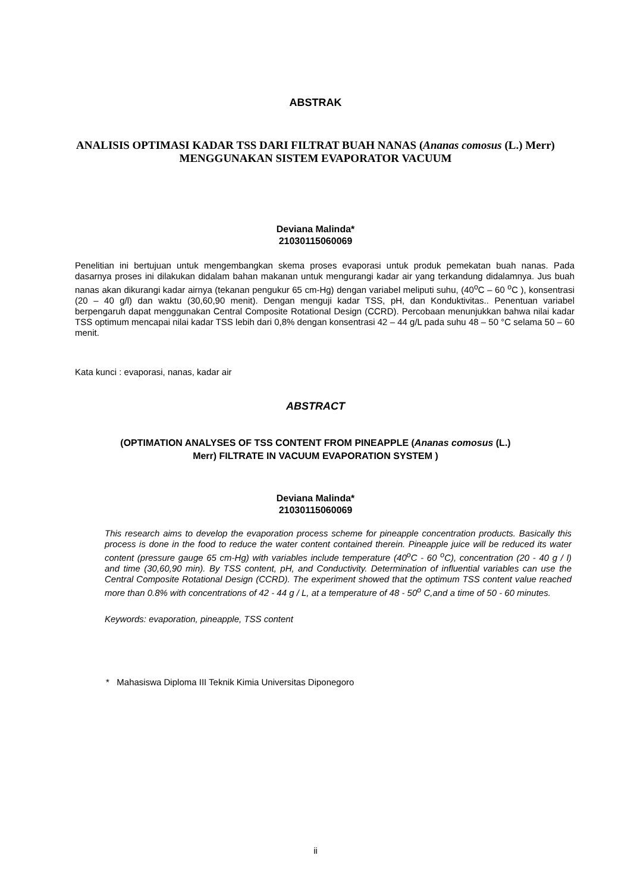ABSTRAK
ANALISIS OPTIMASI KADAR TSS DARI FILTRAT BUAH NANAS (Ananas comosus (L.) Merr) MENGGUNAKAN SISTEM EVAPORATOR VACUUM
Deviana Malinda*
21030115060069
Penelitian ini bertujuan untuk mengembangkan skema proses evaporasi untuk produk pemekatan buah nanas. Pada dasarnya proses ini dilakukan didalam bahan makanan untuk mengurangi kadar air yang terkandung didalamnya. Jus buah nanas akan dikurangi kadar airnya (tekanan pengukur 65 cm-Hg) dengan variabel meliputi suhu, (40<sup>o</sup>C – 60 <sup>o</sup>C ), konsentrasi (20 – 40 g/l) dan waktu (30,60,90 menit). Dengan menguji kadar TSS, pH, dan Konduktivitas.. Penentuan variabel berpengaruh dapat menggunakan Central Composite Rotational Design (CCRD). Percobaan menunjukkan bahwa nilai kadar TSS optimum mencapai nilai kadar TSS lebih dari 0,8% dengan konsentrasi 42 – 44 g/L pada suhu 48 – 50 °C selama 50 – 60 menit.
Kata kunci : evaporasi, nanas, kadar air
ABSTRACT
(OPTIMATION ANALYSES OF TSS CONTENT FROM PINEAPPLE (Ananas comosus (L.) Merr) FILTRATE IN VACUUM EVAPORATION SYSTEM )
Deviana Malinda*
21030115060069
This research aims to develop the evaporation process scheme for pineapple concentration products. Basically this process is done in the food to reduce the water content contained therein. Pineapple juice will be reduced its water content (pressure gauge 65 cm-Hg) with variables include temperature (40<sup>o</sup>C - 60 <sup>o</sup>C), concentration (20 - 40 g / l) and time (30,60,90 min). By TSS content, pH, and Conductivity. Determination of influential variables can use the Central Composite Rotational Design (CCRD). The experiment showed that the optimum TSS content value reached more than 0.8% with concentrations of 42 - 44 g / L, at a temperature of 48 - 50<sup>o</sup> C,and a time of 50 - 60 minutes.
Keywords: evaporation, pineapple, TSS content
* Mahasiswa Diploma III Teknik Kimia Universitas Diponegoro
ii